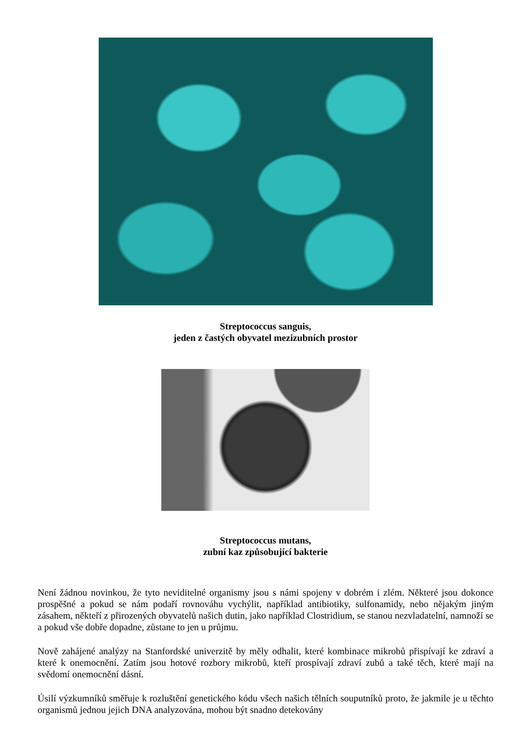Streptococcus sanguis,
jeden z častých obyvatel mezizubních prostor
Streptococcus mutans,
zubní kaz způsobující bakterie
Není žádnou novinkou, že tyto neviditelné organismy jsou s námi spojeny v dobrém i zlém. Některé jsou dokonce prospěšné a pokud se nám podaří rovnováhu vychýlit, například antibiotiky, sulfonamidy, nebo nějakým jiným zásahem, někteří z přirozených obyvatelů našich dutin, jako například Clostridium, se stanou nezvladatelní, namnoží se a pokud vše dobře dopadne, zůstane to jen u průjmu.
Nově zahájené analýzy na Stanfordské univerzitě by měly odhalit, které kombinace mikrobů přispívají ke zdraví a které k onemocnění. Zatím jsou hotové rozbory mikrobů, kteří prospívají zdraví zubů a také těch, které mají na svědomí onemocnění dásní.
Úsilí výzkumníků směřuje k rozluštění genetického kódu všech našich tělních souputníků proto, že jakmile je u těchto organismů jednou jejich DNA analyzována, mohou být snadno detekovány